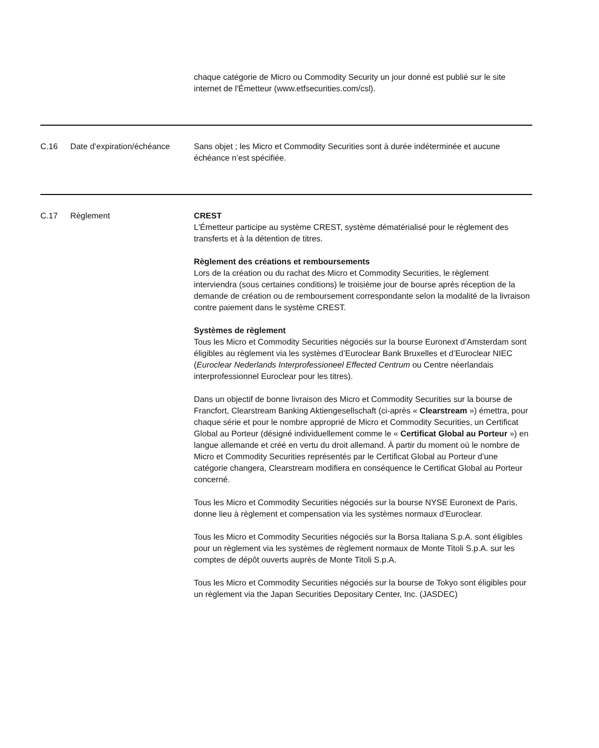| | | chaque catégorie de Micro ou Commodity Security un jour donné est publié sur le site internet de l'Émetteur (www.etfsecurities.com/csl). |
| C.16 | Date d’expiration/échéance | Sans objet ; les Micro et Commodity Securities sont à durée indéterminée et aucune échéance n’est spécifiée. |
| C.17 | Règlement | CREST L'Émetteur participe au système CREST, système dématérialisé pour le règlement des transferts et à la détention de titres. Règlement des créations et remboursements Lors de la création ou du rachat des Micro et Commodity Securities, le règlement interviendra (sous certaines conditions) le troisième jour de bourse après réception de la demande de création ou de remboursement correspondante selon la modalité de la livraison contre paiement dans le système CREST. Systèmes de règlement Tous les Micro et Commodity Securities négociés sur la bourse Euronext d’Amsterdam sont éligibles au règlement via les systèmes d’Euroclear Bank Bruxelles et d’Euroclear NIEC ( Euroclear Nederlands Interprofessioneel Effected Centrum ou Centre néerlandais interprofessionnel Euroclear pour les titres). Dans un objectif de bonne livraison des Micro et Commodity Securities sur la bourse de Francfort, Clearstream Banking Aktiengesellschaft (ci-après « Clearstream ») émettra, pour chaque série et pour le nombre approprié de Micro et Commodity Securities, un Certificat Global au Porteur (désigné individuellement comme le « Certificat Global au Porteur ») en langue allemande et créé en vertu du droit allemand. À partir du moment où le nombre de Micro et Commodity Securities représentés par le Certificat Global au Porteur d’une catégorie changera, Clearstream modifiera en conséquence le Certificat Global au Porteur concerné. Tous les Micro et Commodity Securities négociés sur la bourse NYSE Euronext de Paris, donne lieu à règlement et compensation via les systèmes normaux d’Euroclear. Tous les Micro et Commodity Securities négociés sur la Borsa Italiana S.p.A. sont éligibles pour un règlement via les systèmes de règlement normaux de Monte Titoli S.p.A. sur les comptes de dépôt ouverts auprès de Monte Titoli S.p.A. Tous les Micro et Commodity Securities négociés sur la bourse de Tokyo sont éligibles pour un règlement via the Japan Securities Depositary Center, Inc. (JASDEC) |